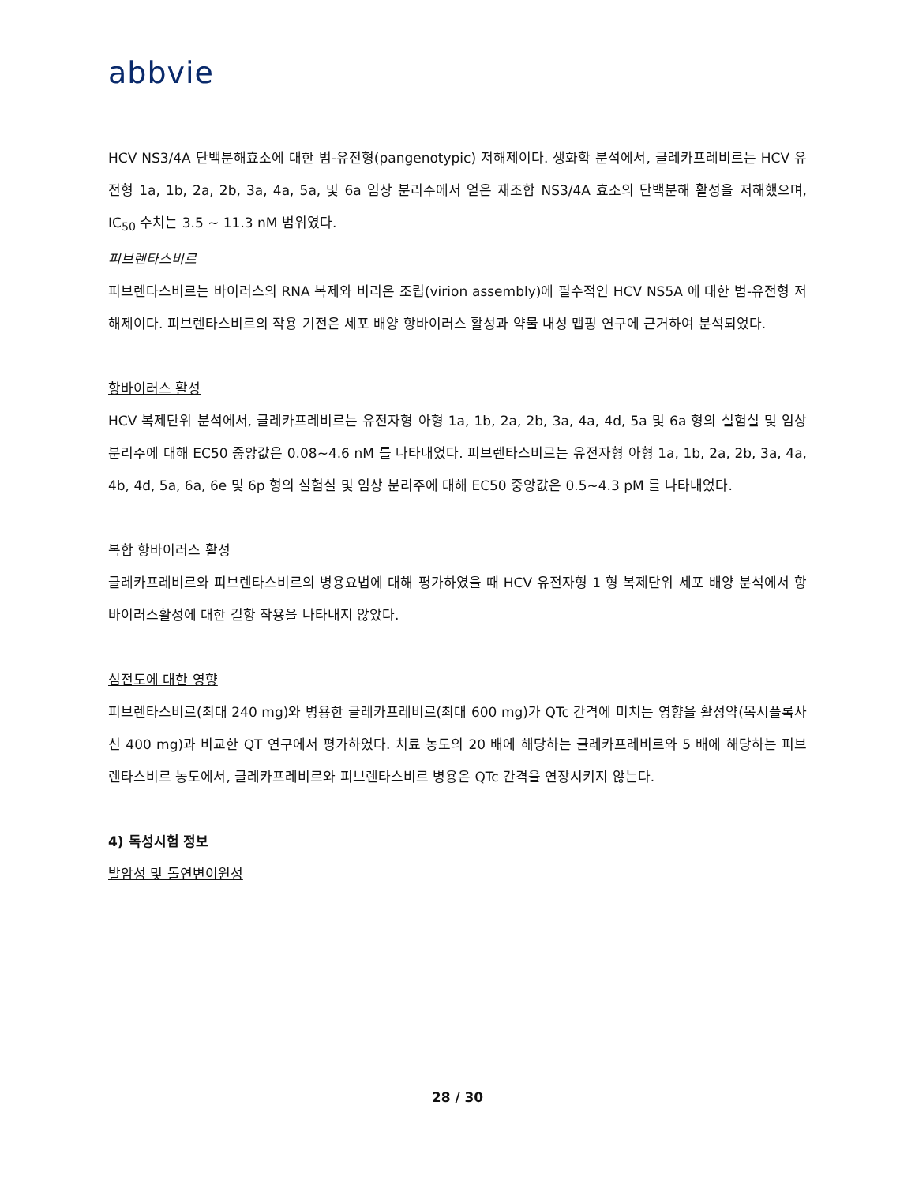abbvie
HCV NS3/4A 단백분해효소에 대한 범-유전형(pangenotypic) 저해제이다. 생화학 분석에서, 글레카프레비르는 HCV 유전형 1a, 1b, 2a, 2b, 3a, 4a, 5a, 및 6a 임상 분리주에서 얻은 재조합 NS3/4A 효소의 단백분해 활성을 저해했으며, IC<sub>50</sub> 수치는 3.5 ~ 11.3 nM 범위였다.
피브렌타스비르
피브렌타스비르는 바이러스의 RNA 복제와 비리온 조립(virion assembly)에 필수적인 HCV NS5A 에 대한 범-유전형 저해제이다. 피브렌타스비르의 작용 기전은 세포 배양 항바이러스 활성과 약물 내성 맵핑 연구에 근거하여 분석되었다.
항바이러스 활성
HCV 복제단위 분석에서, 글레카프레비르는 유전자형 아형 1a, 1b, 2a, 2b, 3a, 4a, 4d, 5a 및 6a 형의 실험실 및 임상 분리주에 대해 EC50 중앙값은 0.08~4.6 nM 를 나타내었다. 피브렌타스비르는 유전자형 아형 1a, 1b, 2a, 2b, 3a, 4a, 4b, 4d, 5a, 6a, 6e 및 6p 형의 실험실 및 임상 분리주에 대해 EC50 중앙값은 0.5~4.3 pM 를 나타내었다.
복합 항바이러스 활성
글레카프레비르와 피브렌타스비르의 병용요법에 대해 평가하였을 때 HCV 유전자형 1 형 복제단위 세포 배양 분석에서 항 바이러스활성에 대한 길항 작용을 나타내지 않았다.
심전도에 대한 영향
피브렌타스비르(최대 240 mg)와 병용한 글레카프레비르(최대 600 mg)가 QTc 간격에 미치는 영향을 활성약(목시플록사신 400 mg)과 비교한 QT 연구에서 평가하였다. 치료 농도의 20 배에 해당하는 글레카프레비르와 5 배에 해당하는 피브렌타스비르 농도에서, 글레카프레비르와 피브렌타스비르 병용은 QTc 간격을 연장시키지 않는다.
4) 독성시험 정보
발암성 및 돌연변이원성
28 / 30